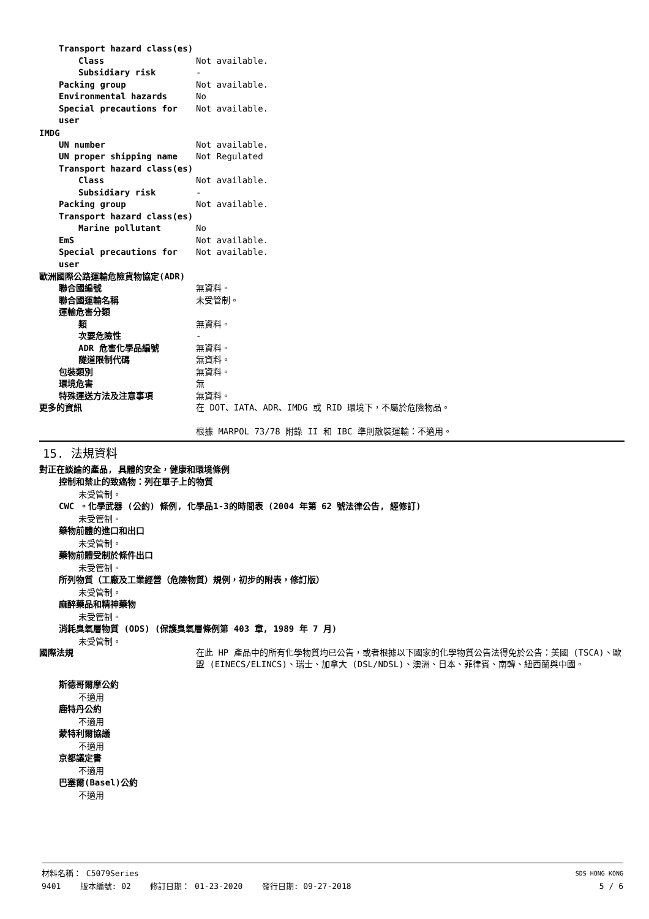Transport hazard class(es)
Class Not available.
Subsidiary risk -
Packing group Not available.
Environmental hazards No
Special precautions for user
Not available.
IMDG
UN number Not available.
UN proper shipping name Not Regulated
Transport hazard class(es)
Class Not available.
Subsidiary risk -
Packing group Not available.
Transport hazard class(es)
Marine pollutant No
EmS Not available.
Special precautions for user
Not available.
歐洲國際公路運輸危險貨物協定(ADR)
聯合國編號 無資料。
聯合國運輸名稱 未受管制。
運輸危害分類
類 無資料。
次要危險性 -
ADR 危害化學品編號 無資料。
隧道限制代碼 無資料。
包裝類別 無資料。
環境危害 無
特殊運送方法及注意事項 無資料。
更多的資訊 在 DOT、IATA、ADR、IMDG 或 RID 環境下，不屬於危險物品。
根據 MARPOL 73/78 附錄 II 和 IBC 準則散裝運輸：不適用。
15. 法規資料
對正在談論的產品, 具體的安全，健康和環境條例
控制和禁止的致癌物：列在單子上的物質
未受管制。
CWC 。化學武器 (公約) 條例, 化學品1-3的時間表 (2004 年第 62 號法律公告, 經修訂)
未受管制。
藥物前體的進口和出口
未受管制。
藥物前體受制於條件出口
未受管制。
所列物質（工廠及工業經營（危險物質）規例，初步的附表，修訂版）
未受管制。
麻醉藥品和精神藥物
未受管制。
消耗臭氧層物質 (ODS) (保護臭氧層條例第 403 章, 1989 年 7 月)
未受管制。
國際法規 在此 HP 產品中的所有化學物質均已公告，或者根據以下國家的化學物質公告法得免於公告：美國 (TSCA)、歐盟 (EINECS/ELINCS)、瑞士、加拿大 (DSL/NDSL)、澳洲、日本、菲律賓、南韓、紐西蘭與中國。
斯德哥爾摩公約
不適用
鹿特丹公約
不適用
蒙特利爾協議
不適用
京都議定書
不適用
巴塞爾(Basel)公約
不適用
材料名稱： C5079Series SDS HONG KONG
9401 版本編號: 02 修訂日期： 01-23-2020 發行日期: 09-27-2018 5 / 6